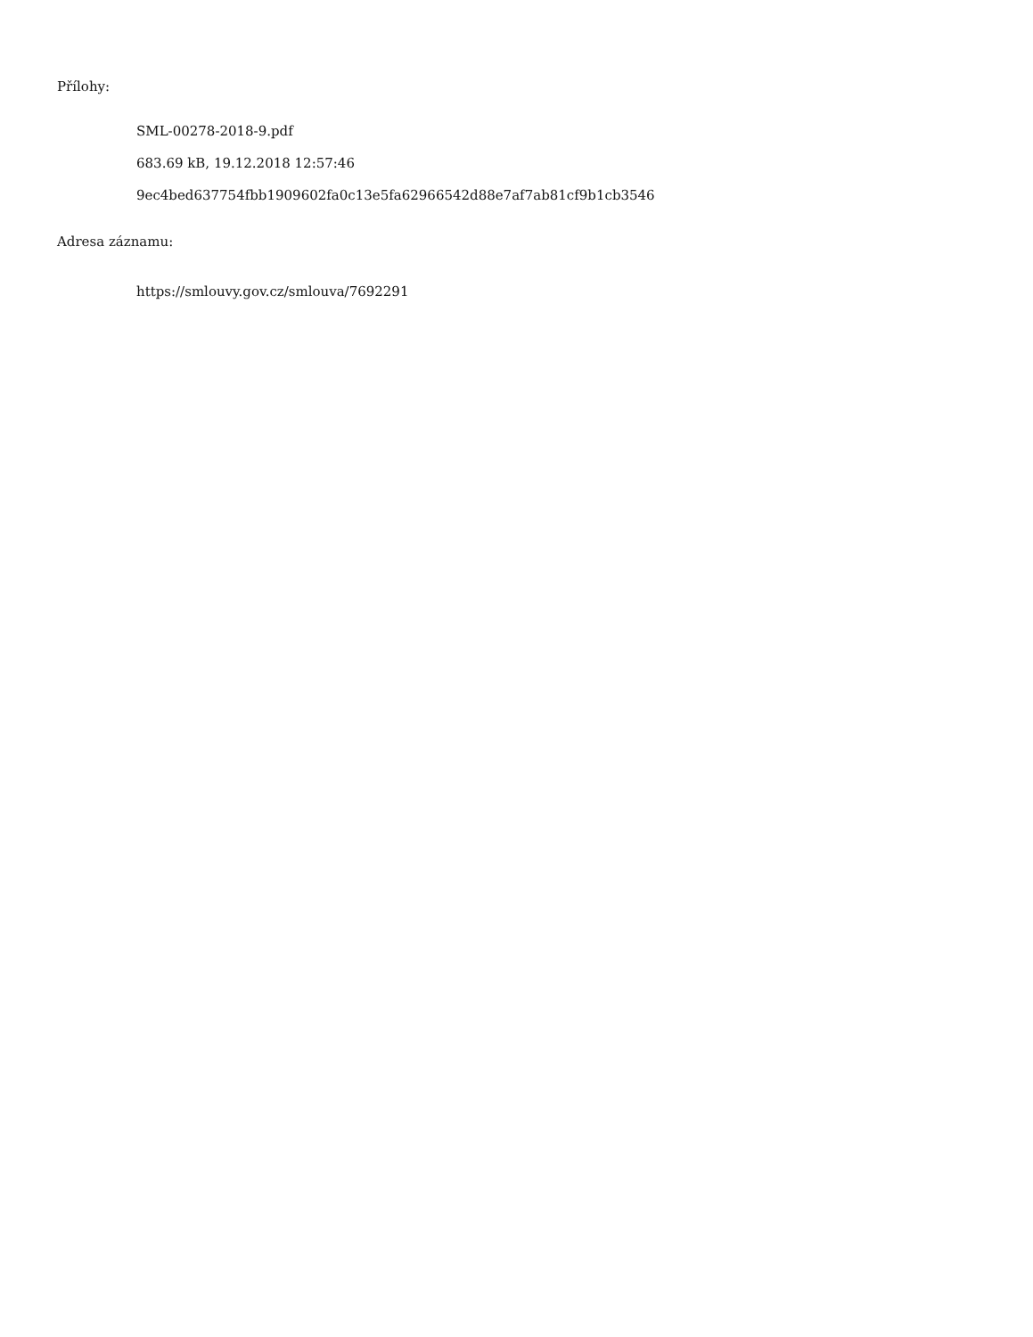Přílohy:
SML-00278-2018-9.pdf
683.69 kB, 19.12.2018 12:57:46
9ec4bed637754fbb1909602fa0c13e5fa62966542d88e7af7ab81cf9b1cb3546
Adresa záznamu:
https://smlouvy.gov.cz/smlouva/7692291